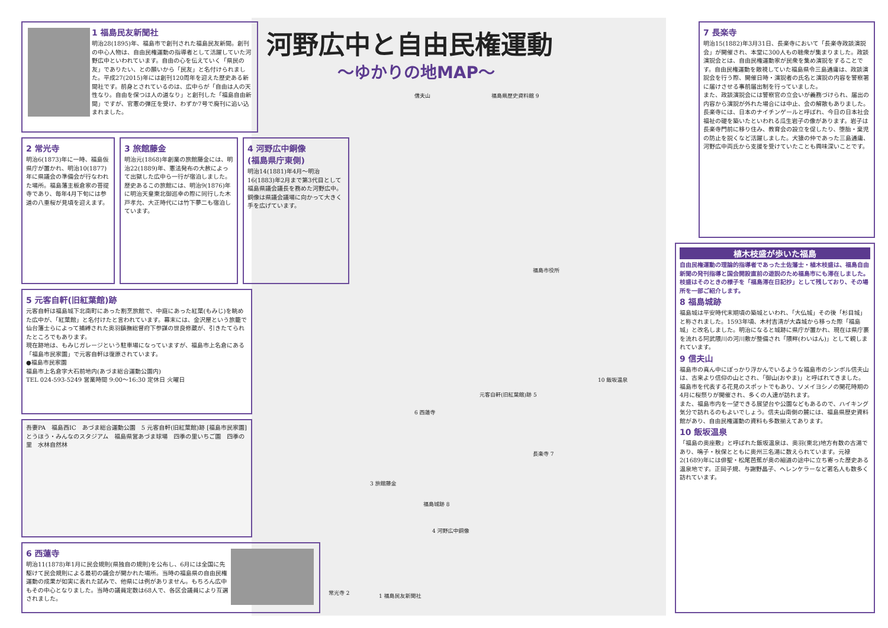河野広中と自由民権運動
～ゆかりの地MAP～
信夫山 福島県歴史資料館 9
福島市役所
1 福島民友新聞社
常光寺 2
3 旅館藤金
4 河野広中銅像
元客自軒(旧紅葉館)跡 5
6 西蓮寺
長楽寺 7
福島城跡 8
10 飯坂温泉
1 福島民友新聞社
明治28(1895)年、福島市で創刊された福島民友新聞。創刊の中心人物は、自由民権運動の指導者として活躍していた河野広中といわれています。自由の心を伝えていく「県民の友」でありたい、との願いから「民友」と名付けられました。平成27(2015)年には創刊120周年を迎えた歴史ある新聞社です。前身とされているのは、広中らが「自由は人の天性なり。自由を保つは人の道なり」と創刊した「福島自由新聞」ですが、官憲の弾圧を受け、わずか7号で廃刊に追い込まれました。
2 常光寺
明治6(1873)年に一時、福島仮県庁が置かれ、明治10(1877)年に県議会の準備会が行なわれた場所。福島藩主板倉家の菩提寺であり、毎年4月下旬には参道の八重桜が見頃を迎えます。
3 旅館藤金
明治元(1868)年創業の旅館藤金には、明治22(1889)年、憲法発布の大赦によって出獄した広中ら一行が宿泊しました。歴史あるこの旅館には、明治9(1876)年に明治天皇東北御巡幸の際に同行した木戸孝允、大正時代には竹下夢二も宿泊しています。
4 河野広中銅像
(福島県庁東側)
明治14(1881)年4月～明治16(1883)年2月まで第3代目として福島県議会議長を務めた河野広中。銅像は県議会議場に向かって大きく手を広げています。
5 元客自軒(旧紅葉館)跡
元客自軒は福島城下北南町にあった割烹旅館で、中庭にあった紅葉(もみじ)を眺めた広中が、「紅葉館」と名付けたと言われています。幕末には、金沢屋という旅籠で仙台藩士らによって捕縛された奥羽鎮撫総督府下参謀の世良修蔵が、引きたてられたところでもあります。
現在跡地は、もみじガレージという駐車場になっていますが、福島市上名倉にある「福島市民家園」で元客自軒は復原されています。
●福島市民家園
福島市上名倉字大石前地内(あづま総合運動公園内)
TEL 024-593-5249 営業時間 9:00～16:30 定休日 火曜日
吾妻PA　福島西IC　あづま総合運動公園　5 元客自軒(旧紅葉館)跡 [福島市民家園]　とうほう・みんなのスタジアム　福島県営あづま球場　四季の里いちご園　四季の里　水林自然林
6 西蓮寺
明治11(1878)年1月に民会規則(県独自の規則)を公布し、6月には全国に先駆けて民会規則による最初の議会が開かれた場所。当時の福島県の自由民権運動の成果が如実に表れた試みで、他県には例がありません。もちろん広中もその中心となりました。当時の議員定数は68人で、各区会議員により互選されました。
7 長楽寺
明治15(1882)年3月31日、長楽寺において「長楽寺政談演説会」が開催され、本堂に300人もの聴衆が集まりました。政談演説会とは、自由民権運動家が民衆を集め演説をすることです。自由民権運動を敵視していた福島県令三島通庸は、政談演説会を行う際、開催日時・演説者の氏名と演説の内容を警察署に届けさせる事前届出制を行っていました。
また、政談演説会には警察官の立会いが義務づけられ、届出の内容から演説が外れた場合には中止、会の解散もありました。
長楽寺には、日本のナイチンゲールと呼ばれ、今日の日本社会福祉の礎を築いたといわれる瓜生岩子の像があります。岩子は長楽寺門前に移り住み、教育会の設立を促したり、堕胎・棄児の防止を説くなど活躍しました。犬猿の仲であった三島通庸、河野広中両氏から支援を受けていたことも興味深いことです。
植木枝盛が歩いた福島
自由民権運動の理論的指導者であった土佐藩士・植木枝盛は、福島自由新聞の発刊指導と国会開設直前の遊説のため福島市にも滞在しました。枝盛はそのときの様子を「福島滞在日記抄」として残しており、その場所を一部ご紹介します。
8 福島城跡
福島城は平安時代末期頃の築城といわれ、「大仏城」その後「杉目城」と称されました。1593年頃、木村吉清が大森城から移った際「福島城」と改名しました。明治になると城跡に県庁が置かれ、現在は県庁裏を流れる阿武隈川の河川敷が整備され「隈畔(わいはん)」として親しまれています。
9 信夫山
福島市の真ん中にぽっかり浮かんでいるような福島市のシンボル信夫山は、古来より信仰の山とされ、「御山(おやま)」と呼ばれてきました。福島市を代表する花見のスポットでもあり、ソメイヨシノの開花時期の4月に桜祭りが開催され、多くの人達が訪れます。
また、福島市内を一望できる展望台や公園などもあるので、ハイキング気分で訪れるのもよいでしょう。信夫山南側の麓には、福島県歴史資料館があり、自由民権運動の資料も多数揃えてあります。
10 飯坂温泉
「福島の奥座敷」と呼ばれた飯坂温泉は、奥羽(東北)地方有数の古湯であり、鳴子・秋保とともに奥州三名湯に数えられています。元禄2(1689)年には俳聖・松尾芭蕉が奥の細道の途中に立ち寄った歴史ある温泉地です。正岡子規、与謝野晶子、ヘレンケラーなど著名人も数多く訪れています。